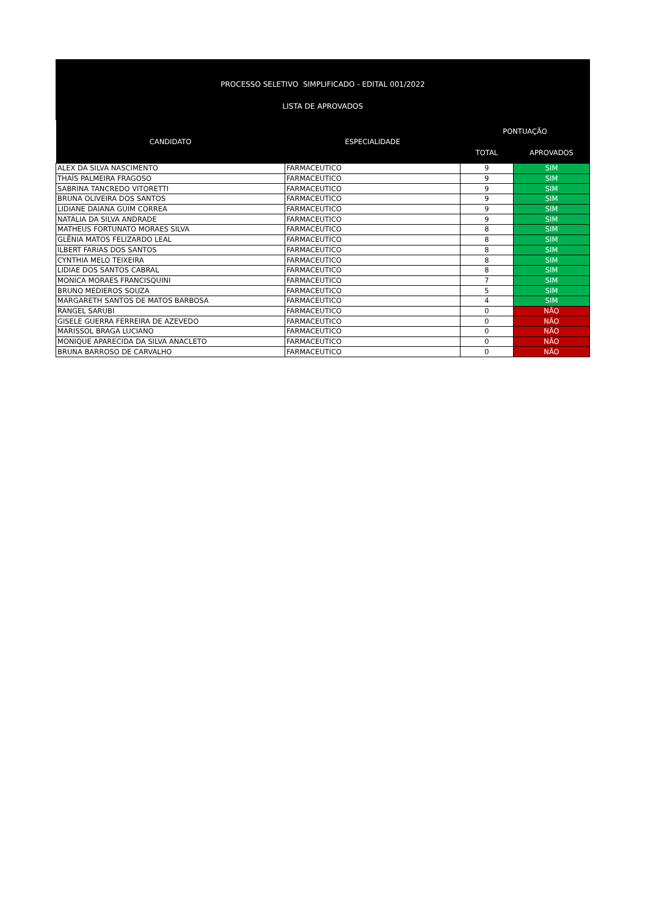PROCESSO SELETIVO SIMPLIFICADO - EDITAL 001/2022
LISTA DE APROVADOS
| CANDIDATO | ESPECIALIDADE | PONTUAÇÃO | |
| --- | --- | --- | --- |
| | | TOTAL | APROVADOS |
| ALEX DA SILVA NASCIMENTO | FARMACEUTICO | 9 | SIM |
| THAÍS PALMEIRA FRAGOSO | FARMACEUTICO | 9 | SIM |
| SABRINA TANCREDO VITORETTI | FARMACEUTICO | 9 | SIM |
| BRUNA OLIVEIRA DOS SANTOS | FARMACEUTICO | 9 | SIM |
| LIDIANE DAIANA GUIM CORREA | FARMACEUTICO | 9 | SIM |
| NATÁLIA DA SILVA ANDRADE | FARMACEUTICO | 9 | SIM |
| MATHEUS FORTUNATO MORAES SILVA | FARMACEUTICO | 8 | SIM |
| GLÊNIA MATOS FELIZARDO LEAL | FARMACEUTICO | 8 | SIM |
| ILBERT FARIAS DOS SANTOS | FARMACEUTICO | 8 | SIM |
| CYNTHIA MELO TEIXEIRA | FARMACEUTICO | 8 | SIM |
| LIDIAE DOS SANTOS CABRAL | FARMACEUTICO | 8 | SIM |
| MONICA MORAES FRANCISQUINI | FARMACEUTICO | 7 | SIM |
| BRUNO MEDIEROS SOUZA | FARMACEUTICO | 5 | SIM |
| MARGARETH SANTOS DE MATOS BARBOSA | FARMACEUTICO | 4 | SIM |
| RANGEL SARUBI | FARMACEUTICO | 0 | NÃO |
| GISELE GUERRA FERREIRA DE AZEVEDO | FARMACEUTICO | 0 | NÃO |
| MARISSOL BRAGA LUCIANO | FARMACEUTICO | 0 | NÃO |
| MONIQUE APARECIDA DA SILVA ANACLETO | FARMACEUTICO | 0 | NÃO |
| BRUNA BARROSO DE CARVALHO | FARMACEUTICO | 0 | NÃO |